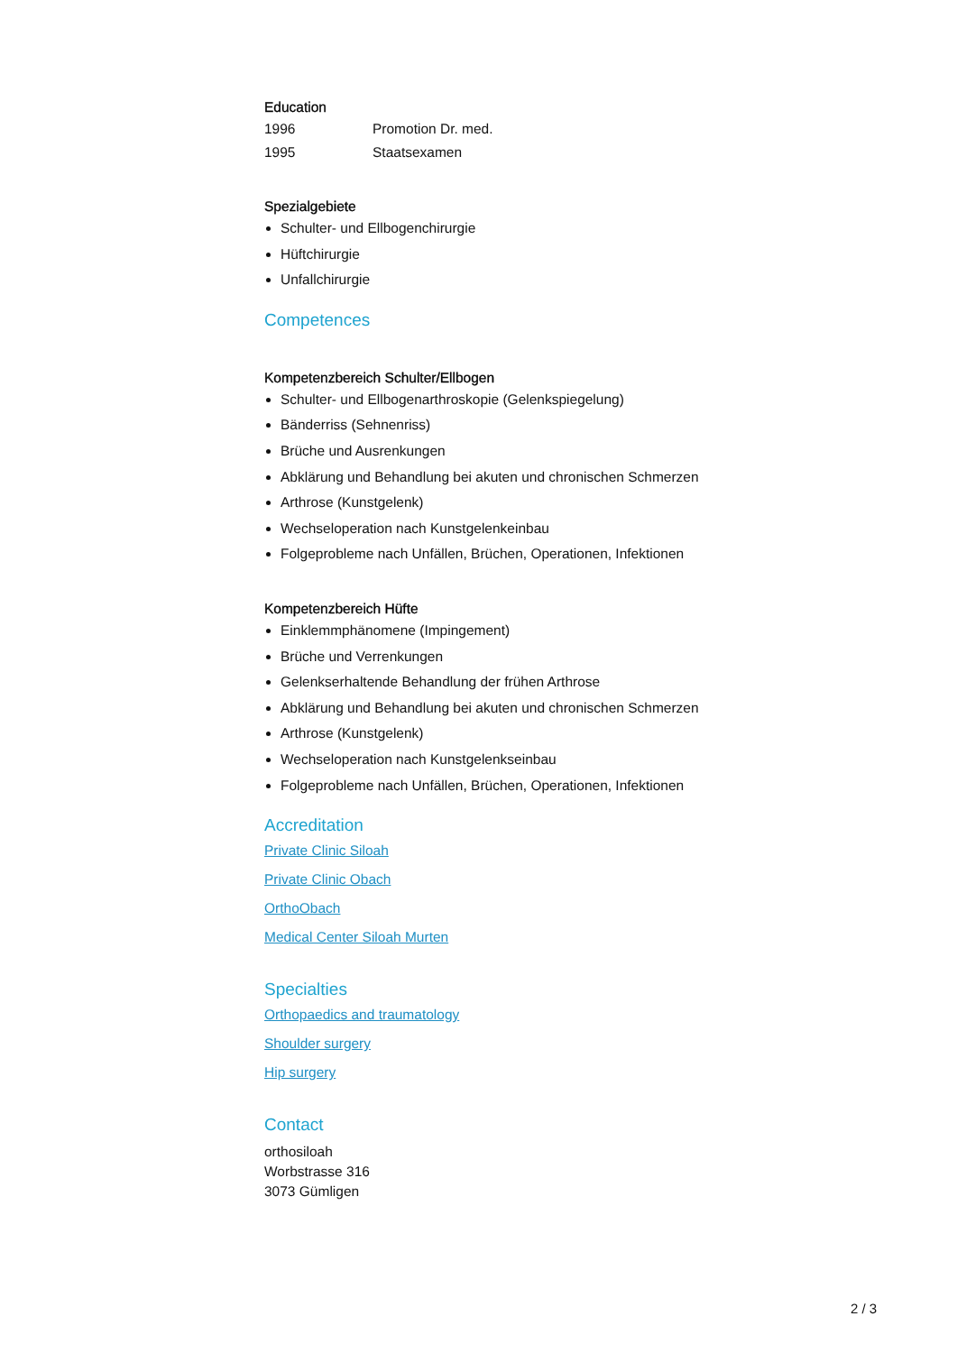Education
1996 Promotion Dr. med.
1995 Staatsexamen
Spezialgebiete
Schulter- und Ellbogenchirurgie
Hüftchirurgie
Unfallchirurgie
Competences
Kompetenzbereich Schulter/Ellbogen
Schulter- und Ellbogenarthroskopie (Gelenkspiegelung)
Bänderriss (Sehnenriss)
Brüche und Ausrenkungen
Abklärung und Behandlung bei akuten und chronischen Schmerzen
Arthrose (Kunstgelenk)
Wechseloperation nach Kunstgelenkeinbau
Folgeprobleme nach Unfällen, Brüchen, Operationen, Infektionen
Kompetenzbereich Hüfte
Einklemmphänomene (Impingement)
Brüche und Verrenkungen
Gelenkserhaltende Behandlung der frühen Arthrose
Abklärung und Behandlung bei akuten und chronischen Schmerzen
Arthrose (Kunstgelenk)
Wechseloperation nach Kunstgelenkseinbau
Folgeprobleme nach Unfällen, Brüchen, Operationen, Infektionen
Accreditation
Private Clinic Siloah
Private Clinic Obach
OrthoObach
Medical Center Siloah Murten
Specialties
Orthopaedics and traumatology
Shoulder surgery
Hip surgery
Contact
orthosiloah
Worbstrasse 316
3073 Gümligen
2 / 3